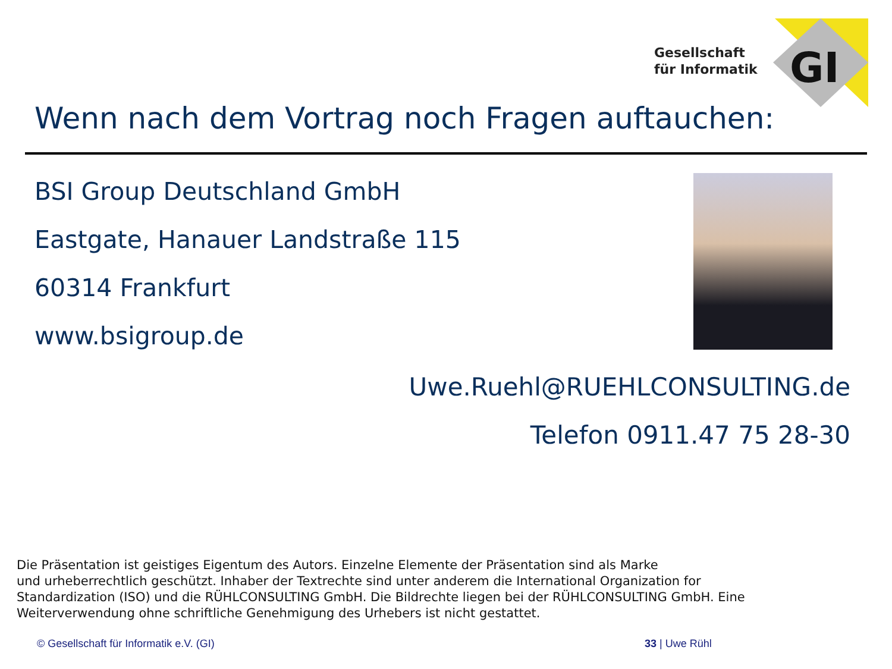GI
Gesellschaft
für Informatik
Wenn nach dem Vortrag noch Fragen auftauchen:
BSI Group Deutschland GmbH
Eastgate, Hanauer Landstraße 115
60314 Frankfurt
www.bsigroup.de
Uwe.Ruehl@RUEHLCONSULTING.de
Telefon 0911.47 75 28-30
Die Präsentation ist geistiges Eigentum des Autors. Einzelne Elemente der Präsentation sind als Marke
und urheberrechtlich geschützt. Inhaber der Textrechte sind unter anderem die International Organization for
Standardization (ISO) und die RÜHLCONSULTING GmbH. Die Bildrechte liegen bei der RÜHLCONSULTING GmbH. Eine
Weiterverwendung ohne schriftliche Genehmigung des Urhebers ist nicht gestattet.
© Gesellschaft für Informatik e.V. (GI)
33 | Uwe Rühl